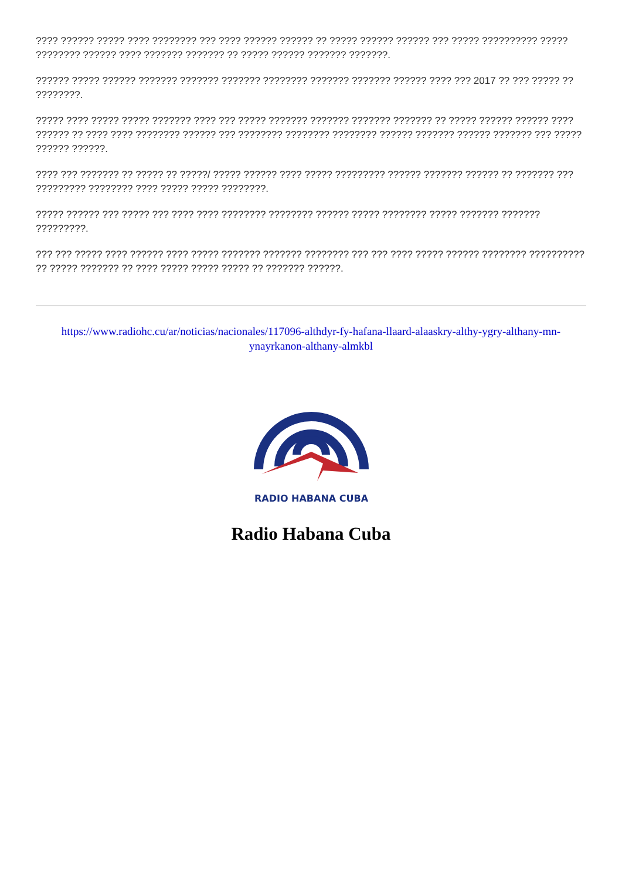???? ?????? ????? ???? ???????? ??? ???? ?????? ?????? ?? ????? ?????? ?????? ??? ????? ?????????? ????? ???????? ?????? ???? ??????? ??????? ?? ????? ?????? ??????? ???????.
?????? ????? ?????? ??????? ??????? ??????? ???????? ??????? ??????? ?????? ???? ??? 2017 ?? ??? ????? ?? ????????.
????? ???? ????? ????? ??????? ???? ??? ????? ??????? ??????? ??????? ??????? ?? ????? ?????? ?????? ???? ?????? ?? ???? ???? ???????? ?????? ??? ???????? ???????? ???????? ?????? ??????? ?????? ??????? ??? ????? ?????? ??????.
???? ??? ??????? ?? ????? ?? ?????/ ????? ?????? ???? ????? ????????? ?????? ??????? ?????? ?? ??????? ??? ????????? ???????? ???? ????? ????? ????????.
????? ?????? ??? ????? ??? ???? ???? ???????? ???????? ?????? ????? ???????? ????? ??????? ??????? ?????????.
??? ??? ????? ???? ?????? ???? ????? ??????? ??????? ???????? ??? ??? ???? ????? ?????? ???????? ?????????? ?? ????? ??????? ?? ???? ????? ????? ????? ?? ??????? ??????.
https://www.radiohc.cu/ar/noticias/nacionales/117096-althdyr-fy-hafana-llaard-alaaskry-althy-ygry-althany-mn-ynayrkanon-althany-almkbl
RADIO HABANA CUBA
Radio Habana Cuba